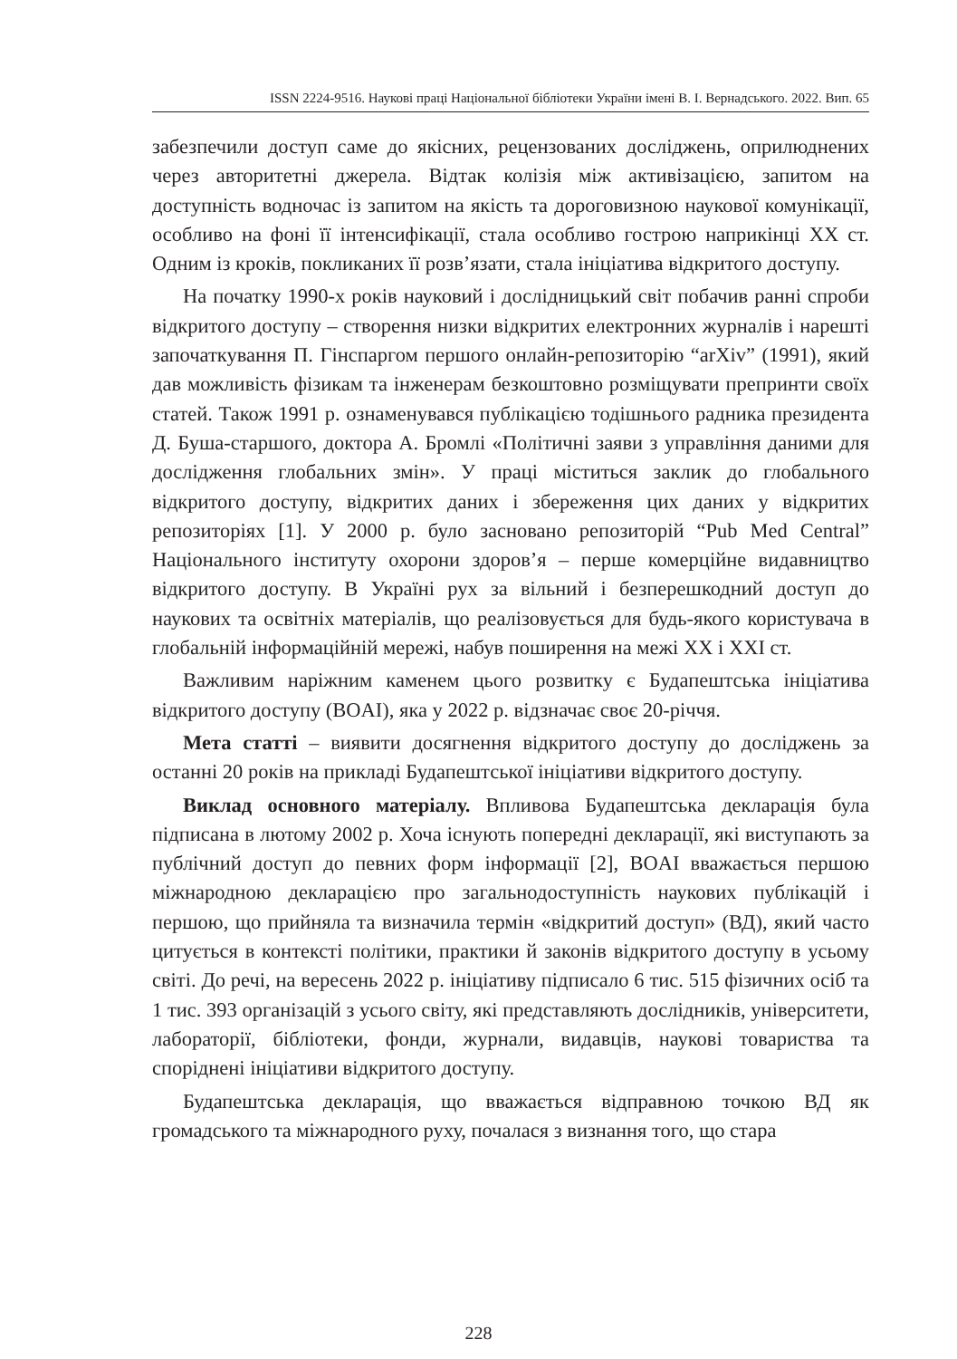ISSN 2224-9516. Наукові праці Національної бібліотеки України імені В. І. Вернадського. 2022. Вип. 65
забезпечили доступ саме до якісних, рецензованих досліджень, оприлюднених через авторитетні джерела. Відтак колізія між активізацією, запитом на доступність водночас із запитом на якість та дороговизною наукової комунікації, особливо на фоні її інтенсифікації, стала особливо гострою наприкінці XX ст. Одним із кроків, покликаних її розв’язати, стала ініціатива відкритого доступу.
На початку 1990-х років науковий і дослідницький світ побачив ранні спроби відкритого доступу – створення низки відкритих електронних журналів і нарешті започаткування П. Гінспаргом першого онлайн-репозиторію “arXiv” (1991), який дав можливість фізикам та інженерам безкоштовно розміщувати препринти своїх статей. Також 1991 р. ознаменувався публікацією тодішнього радника президента Д. Буша-старшого, доктора А. Бромлі «Політичні заяви з управління даними для дослідження глобальних змін». У праці міститься заклик до глобального відкритого доступу, відкритих даних і збереження цих даних у відкритих репозиторіях [1]. У 2000 р. було засновано репозиторій “Pub Med Central” Національного інституту охорони здоров’я – перше комерційне видавництво відкритого доступу. В Україні рух за вільний і безперешкодний доступ до наукових та освітніх матеріалів, що реалізовується для будь-якого користувача в глобальній інформаційній мережі, набув поширення на межі XX і XXI ст.
Важливим наріжним каменем цього розвитку є Будапештська ініціатива відкритого доступу (BOAI), яка у 2022 р. відзначає своє 20-річчя.
Мета статті – виявити досягнення відкритого доступу до досліджень за останні 20 років на прикладі Будапештської ініціативи відкритого доступу.
Виклад основного матеріалу. Впливова Будапештська декларація була підписана в лютому 2002 р. Хоча існують попередні декларації, які виступають за публічний доступ до певних форм інформації [2], BOAI вважається першою міжнародною декларацією про загальнодоступність наукових публікацій і першою, що прийняла та визначила термін «відкритий доступ» (ВД), який часто цитується в контексті політики, практики й законів відкритого доступу в усьому світі. До речі, на вересень 2022 р. ініціативу підписало 6 тис. 515 фізичних осіб та 1 тис. 393 організацій з усього світу, які представляють дослідників, університети, лабораторії, бібліотеки, фонди, журнали, видавців, наукові товариства та споріднені ініціативи відкритого доступу.
Будапештська декларація, що вважається відправною точкою ВД як громадського та міжнародного руху, почалася з визнання того, що стара
228